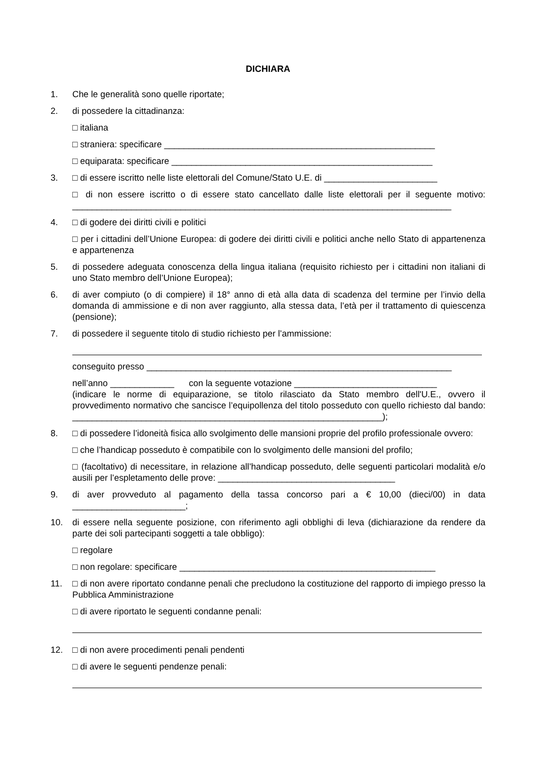DICHIARA
1. Che le generalità sono quelle riportate;
2. di possedere la cittadinanza:
□ italiana
□ straniera: specificare _______________________________________________________
□ equiparata: specificare _____________________________________________________
3. □ di essere iscritto nelle liste elettorali del Comune/Stato U.E. di _______________________
□ di non essere iscritto o di essere stato cancellato dalle liste elettorali per il seguente motivo: _____________________________________________________________________________
4. □ di godere dei diritti civili e politici
□ per i cittadini dell’Unione Europea: di godere dei diritti civili e politici anche nello Stato di appartenenza e appartenenza
5. di possedere adeguata conoscenza della lingua italiana (requisito richiesto per i cittadini non italiani di uno Stato membro dell’Unione Europea);
6. di aver compiuto (o di compiere) il 18° anno di età alla data di scadenza del termine per l’invio della domanda di ammissione e di non aver raggiunto, alla stessa data, l’età per il trattamento di quiescenza (pensione);
7. di possedere il seguente titolo di studio richiesto per l’ammissione:
conseguito presso ______________________________________________________________
nell’anno _____________ con la seguente votazione _____________________________
(indicare le norme di equiparazione, se titolo rilasciato da Stato membro dell'U.E., ovvero il provvedimento normativo che sancisce l’equipollenza del titolo posseduto con quello richiesto dal bando: _______________________________________________________________);
8. □ di possedere l’idoneità fisica allo svolgimento delle mansioni proprie del profilo professionale ovvero:
□ che l’handicap posseduto è compatibile con lo svolgimento delle mansioni del profilo;
□ (facoltativo) di necessitare, in relazione all’handicap posseduto, delle seguenti particolari modalità e/o ausili per l’espletamento delle prove: ____________________________________
9. di aver provveduto al pagamento della tassa concorso pari a € 10,00 (dieci/00) in data _______________________;
10. di essere nella seguente posizione, con riferimento agli obblighi di leva (dichiarazione da rendere da parte dei soli partecipanti soggetti a tale obbligo):
□ regolare
□ non regolare: specificare ____________________________________________________
11. □ di non avere riportato condanne penali che precludono la costituzione del rapporto di impiego presso la Pubblica Amministrazione
□ di avere riportato le seguenti condanne penali:
12. □ di non avere procedimenti penali pendenti
□ di avere le seguenti pendenze penali: